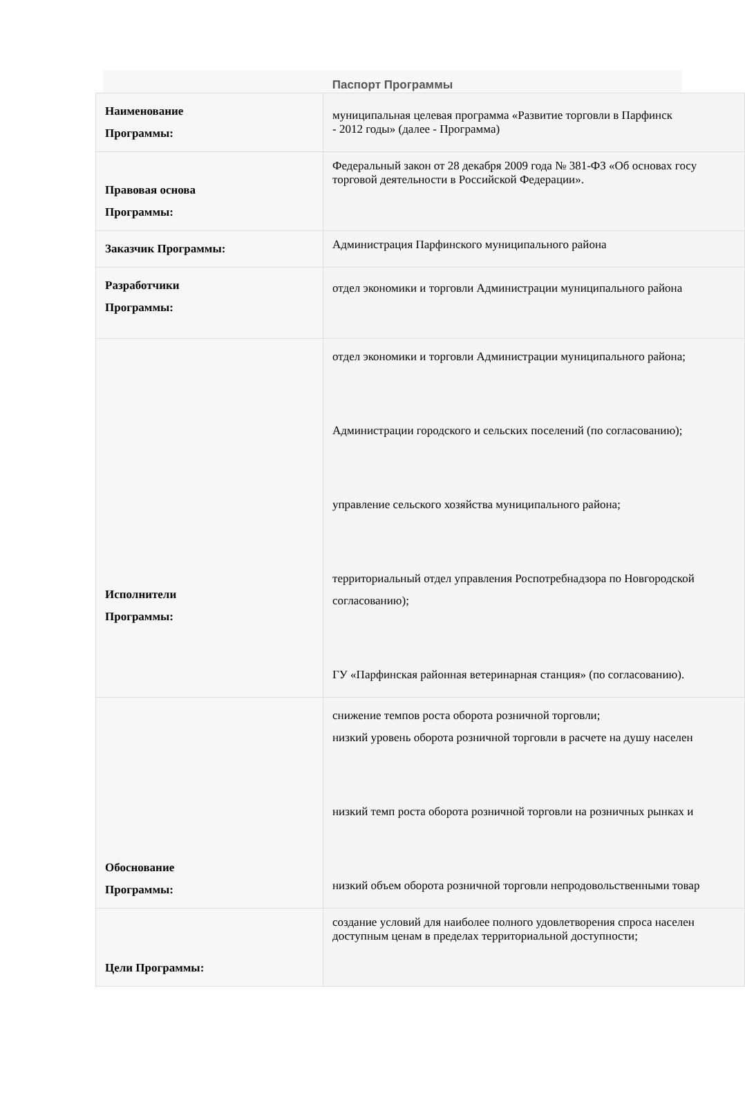Паспорт Программы
| Наименование Программы: | муниципальная целевая программа «Развитие торговли в Парфинск - 2012 годы» (далее - Программа) |
| Правовая основа Программы: | Федеральный закон от 28 декабря 2009 года № 381-ФЗ «Об основах госу торговой деятельности в Российской Федерации». |
| Заказчик Программы: | Администрация Парфинского муниципального района |
| Разработчики Программы: | отдел экономики и торговли Администрации муниципального района |
| Исполнители Программы: | отдел экономики и торговли Администрации муниципального района; Администрации городского и сельских поселений (по согласованию); управление сельского хозяйства муниципального района; территориальный отдел управления Роспотребнадзора по Новгородской согласованию); ГУ «Парфинская районная ветеринарная станция» (по согласованию). |
| Обоснование Программы: | снижение темпов роста оборота розничной торговли; низкий уровень оборота розничной торговли в расчете на душу населен низкий темп роста оборота розничной торговли на розничных рынках и низкий объем оборота розничной торговли непродовольственными товар |
| Цели Программы: | создание условий для наиболее полного удовлетворения спроса населен доступным ценам в пределах территориальной доступности; |